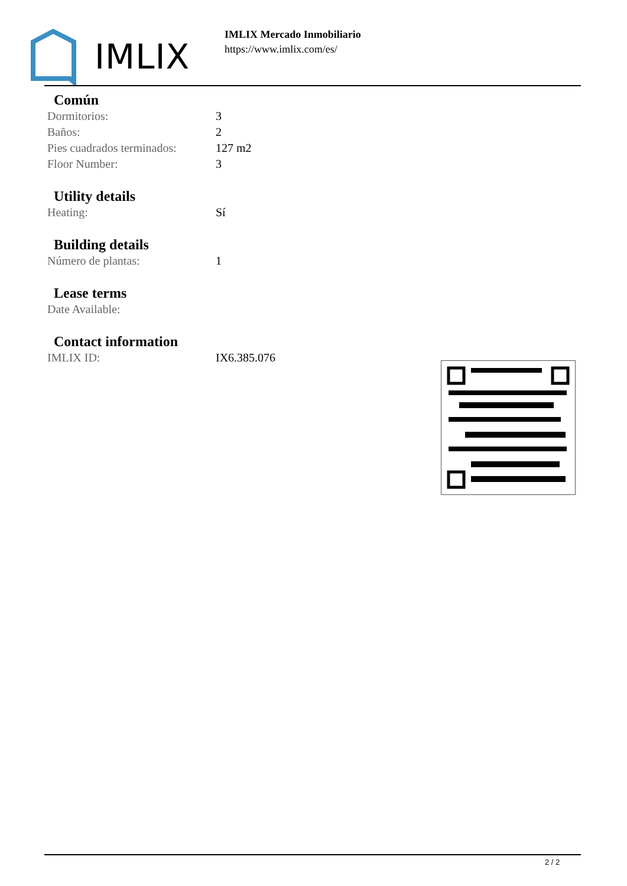IMLIX
IMLIX Mercado Inmobiliario
https://www.imlix.com/es/
Común
| Dormitorios: | 3 |
| Baños: | 2 |
| Pies cuadrados terminados: | 127 m2 |
| Floor Number: | 3 |
Utility details
| Heating: | Sí |
Building details
| Número de plantas: | 1 |
Lease terms
| Date Available: | |
Contact information
| IMLIX ID: | IX6.385.076 |
2 / 2